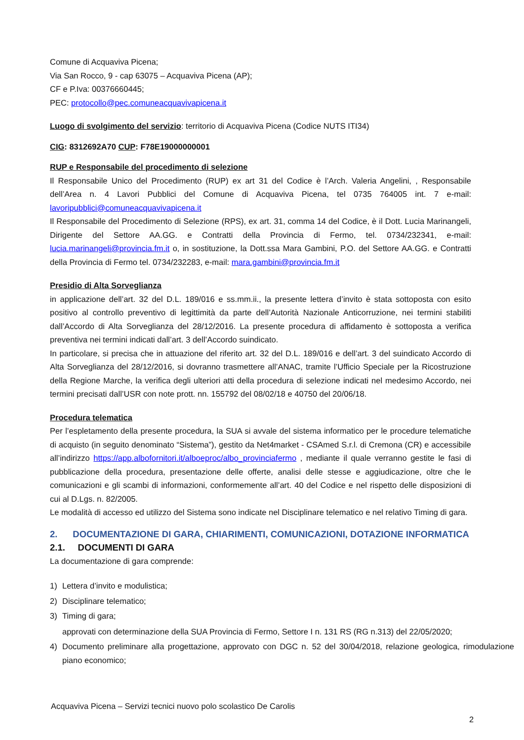Comune di Acquaviva Picena;
Via San Rocco, 9 - cap 63075 – Acquaviva Picena (AP);
CF e P.Iva: 00376660445;
PEC: protocollo@pec.comuneacquavivapicena.it
Luogo di svolgimento del servizio: territorio di Acquaviva Picena (Codice NUTS ITI34)
CIG: 8312692A70 CUP: F78E19000000001
RUP e Responsabile del procedimento di selezione
Il Responsabile Unico del Procedimento (RUP) ex art 31 del Codice è l’Arch. Valeria Angelini, , Responsabile dell’Area n. 4 Lavori Pubblici del Comune di Acquaviva Picena, tel 0735 764005 int. 7 e-mail: lavoripubblici@comuneacquavivapicena.it
Il Responsabile del Procedimento di Selezione (RPS), ex art. 31, comma 14 del Codice, è il Dott. Lucia Marinangeli, Dirigente del Settore AA.GG. e Contratti della Provincia di Fermo, tel. 0734/232341, e-mail: lucia.marinangeli@provincia.fm.it o, in sostituzione, la Dott.ssa Mara Gambini, P.O. del Settore AA.GG. e Contratti della Provincia di Fermo tel. 0734/232283, e-mail: mara.gambini@provincia.fm.it
Presidio di Alta Sorveglianza
in applicazione dell’art. 32 del D.L. 189/016 e ss.mm.ii., la presente lettera d’invito è stata sottoposta con esito positivo al controllo preventivo di legittimità da parte dell’Autorità Nazionale Anticorruzione, nei termini stabiliti dall’Accordo di Alta Sorveglianza del 28/12/2016. La presente procedura di affidamento è sottoposta a verifica preventiva nei termini indicati dall’art. 3 dell’Accordo suindicato.
In particolare, si precisa che in attuazione del riferito art. 32 del D.L. 189/016 e dell’art. 3 del suindicato Accordo di Alta Sorveglianza del 28/12/2016, si dovranno trasmettere all’ANAC, tramite l’Ufficio Speciale per la Ricostruzione della Regione Marche, la verifica degli ulteriori atti della procedura di selezione indicati nel medesimo Accordo, nei termini precisati dall’USR con note prott. nn. 155792 del 08/02/18 e 40750 del 20/06/18.
Procedura telematica
Per l’espletamento della presente procedura, la SUA si avvale del sistema informatico per le procedure telematiche di acquisto (in seguito denominato “Sistema”), gestito da Net4market - CSAmed S.r.l. di Cremona (CR) e accessibile all’indirizzo https://app.albofornitori.it/alboeproc/albo_provinciafermo , mediante il quale verranno gestite le fasi di pubblicazione della procedura, presentazione delle offerte, analisi delle stesse e aggiudicazione, oltre che le comunicazioni e gli scambi di informazioni, conformemente all’art. 40 del Codice e nel rispetto delle disposizioni di cui al D.Lgs. n. 82/2005.
Le modalità di accesso ed utilizzo del Sistema sono indicate nel Disciplinare telematico e nel relativo Timing di gara.
2. DOCUMENTAZIONE DI GARA, CHIARIMENTI, COMUNICAZIONI, DOTAZIONE INFORMATICA
2.1. DOCUMENTI DI GARA
La documentazione di gara comprende:
1) Lettera d’invito e modulistica;
2) Disciplinare telematico;
3) Timing di gara;
approvati con determinazione della SUA Provincia di Fermo, Settore I n. 131 RS (RG n.313) del 22/05/2020;
4) Documento preliminare alla progettazione, approvato con DGC n. 52 del 30/04/2018, relazione geologica, rimodulazione piano economico;
Acquaviva Picena – Servizi tecnici nuovo polo scolastico De Carolis
2